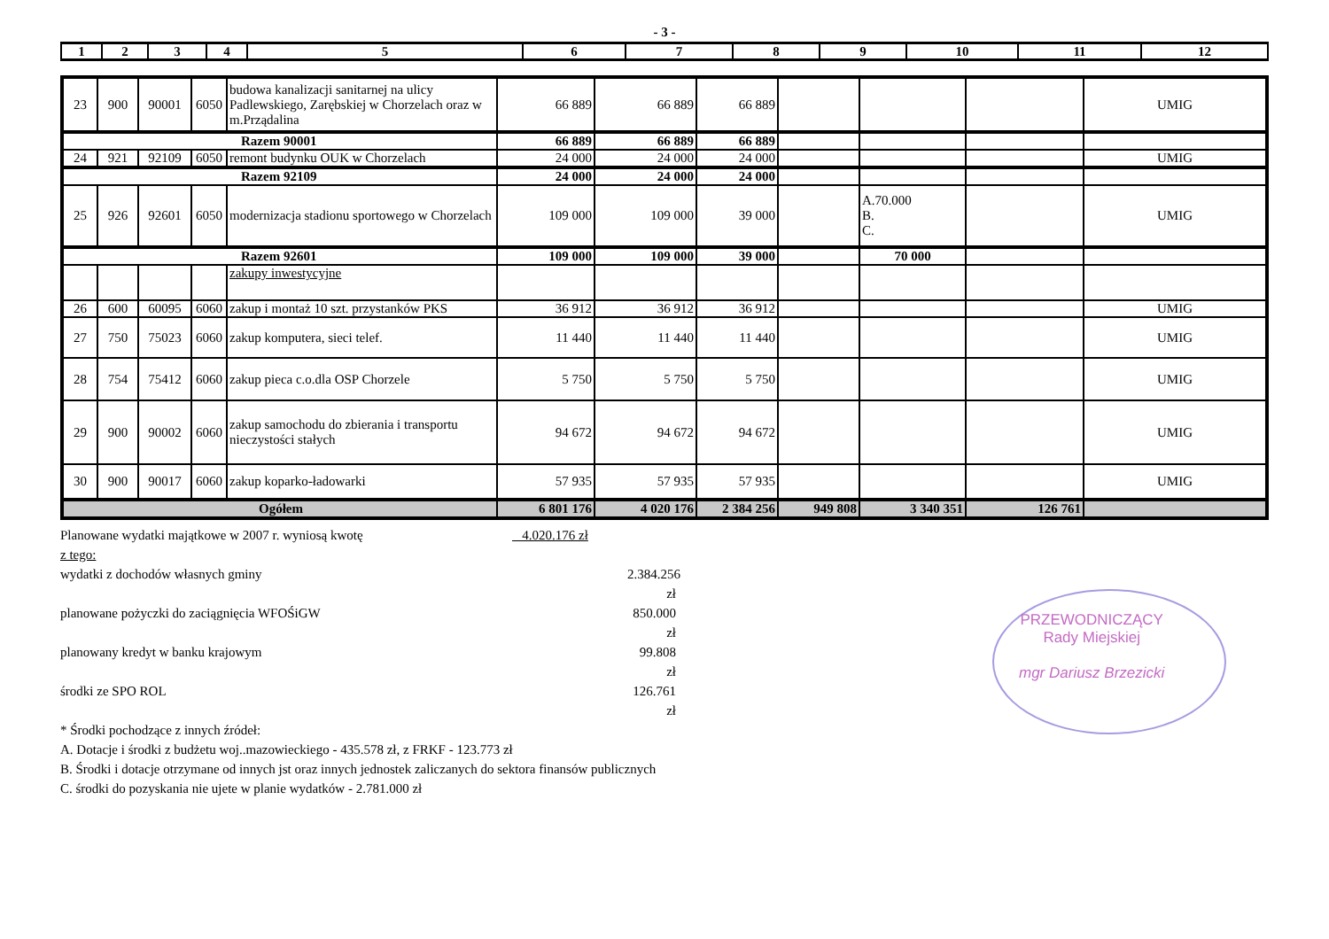- 3 -
| 1 | 2 | 3 | 4 | 5 | 6 | 7 | 8 | 9 | 10 | 11 | 12 |
| --- | --- | --- | --- | --- | --- | --- | --- | --- | --- | --- | --- |
| 23 | 900 | 90001 | 6050 | budowa kanalizacji sanitarnej na ulicy Padlewskiego, Zarębskiej w Chorzelach oraz w m.Prządalina | 66 889 | 66 889 | 66 889 | | | | UMIG |
| Razem 90001 | | | | | 66 889 | 66 889 | 66 889 | | | | |
| 24 | 921 | 92109 | 6050 | remont budynku OUK w Chorzelach | 24 000 | 24 000 | 24 000 | | | | UMIG |
| Razem 92109 | | | | | 24 000 | 24 000 | 24 000 | | | | |
| 25 | 926 | 92601 | 6050 | modernizacja stadionu sportowego w Chorzelach | 109 000 | 109 000 | 39 000 | | A.70.000 B. C. | | UMIG |
| Razem 92601 | | | | | 109 000 | 109 000 | 39 000 | | 70 000 | | |
| | | | | zakupy inwestycyjne | | | | | | | |
| 26 | 600 | 60095 | 6060 | zakup i montaż 10 szt. przystanków PKS | 36 912 | 36 912 | 36 912 | | | | UMIG |
| 27 | 750 | 75023 | 6060 | zakup komputera, sieci telef. | 11 440 | 11 440 | 11 440 | | | | UMIG |
| 28 | 754 | 75412 | 6060 | zakup pieca c.o.dla OSP Chorzele | 5 750 | 5 750 | 5 750 | | | | UMIG |
| 29 | 900 | 90002 | 6060 | zakup samochodu do zbierania i transportu nieczystości stałych | 94 672 | 94 672 | 94 672 | | | | UMIG |
| 30 | 900 | 90017 | 6060 | zakup koparko-ładowarki | 57 935 | 57 935 | 57 935 | | | | UMIG |
| Ogółem | | | | | 6 801 176 | 4 020 176 | 2 384 256 | 949 808 | 3 340 351 | 126 761 | |
Planowane wydatki majątkowe w 2007 r. wyniosą kwotę 4.020.176 zł
z tego:
wydatki z dochodów własnych gminy 2.384.256 zł
planowane pożyczki do zaciągnięcia WFOŚiGW 850.000 zł
planowany kredyt w banku krajowym 99.808 zł
środki ze SPO ROL 126.761 zł
* Środki pochodzące z innych źródeł:
A. Dotacje i środki z budżetu woj..mazowieckiego - 435.578 zł, z FRKF - 123.773 zł
B. Środki i dotacje otrzymane od innych jst oraz innych jednostek zaliczanych do sektora finansów publicznych
C. środki do pozyskania nie ujete w planie wydatków - 2.781.000 zł
PRZEWODNICZĄCY
Rady Miejskiej
mgr Dariusz Brzezicki